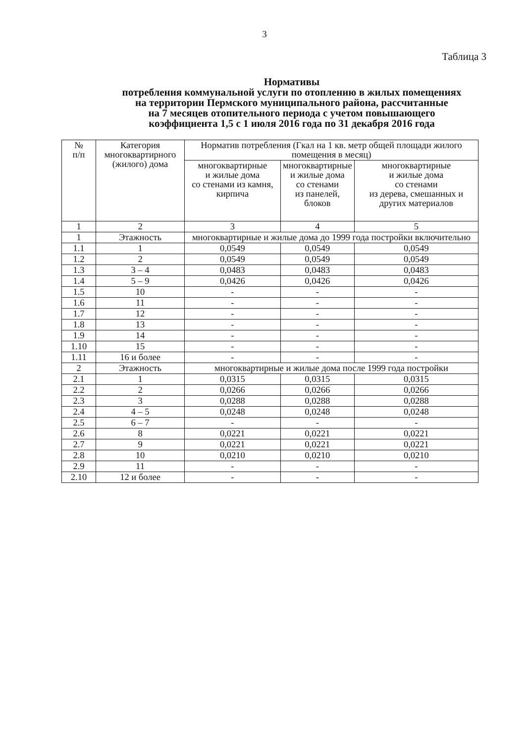3
Таблица 3
Нормативы
потребления коммунальной услуги по отоплению в жилых помещениях
на территории Пермского муниципального района, рассчитанные
на 7 месяцев отопительного периода с учетом повышающего
коэффициента 1,5 с 1 июля 2016 года по 31 декабря 2016 года
| № п/п | Категория многоквартирного (жилого) дома | Норматив потребления (Гкал на 1 кв. метр общей площади жилого помещения в месяц) | | |
| --- | --- | --- | --- | --- |
| | | многоквартирные и жилые дома со стенами из камня, кирпича | многоквартирные и жилые дома со стенами из панелей, блоков | многоквартирные и жилые дома со стенами из дерева, смешанных и других материалов |
| 1 | 2 | 3 | 4 | 5 |
| 1 | Этажность | многоквартирные и жилые дома до 1999 года постройки включительно | | |
| 1.1 | 1 | 0,0549 | 0,0549 | 0,0549 |
| 1.2 | 2 | 0,0549 | 0,0549 | 0,0549 |
| 1.3 | 3 – 4 | 0,0483 | 0,0483 | 0,0483 |
| 1.4 | 5 – 9 | 0,0426 | 0,0426 | 0,0426 |
| 1.5 | 10 | - | - | - |
| 1.6 | 11 | - | - | - |
| 1.7 | 12 | - | - | - |
| 1.8 | 13 | - | - | - |
| 1.9 | 14 | - | - | - |
| 1.10 | 15 | - | - | - |
| 1.11 | 16 и более | - | - | - |
| 2 | Этажность | многоквартирные и жилые дома после 1999 года постройки | | |
| 2.1 | 1 | 0,0315 | 0,0315 | 0,0315 |
| 2.2 | 2 | 0,0266 | 0,0266 | 0,0266 |
| 2.3 | 3 | 0,0288 | 0,0288 | 0,0288 |
| 2.4 | 4 – 5 | 0,0248 | 0,0248 | 0,0248 |
| 2.5 | 6 – 7 | - | - | - |
| 2.6 | 8 | 0,0221 | 0,0221 | 0,0221 |
| 2.7 | 9 | 0,0221 | 0,0221 | 0,0221 |
| 2.8 | 10 | 0,0210 | 0,0210 | 0,0210 |
| 2.9 | 11 | - | - | - |
| 2.10 | 12 и более | - | - | - |